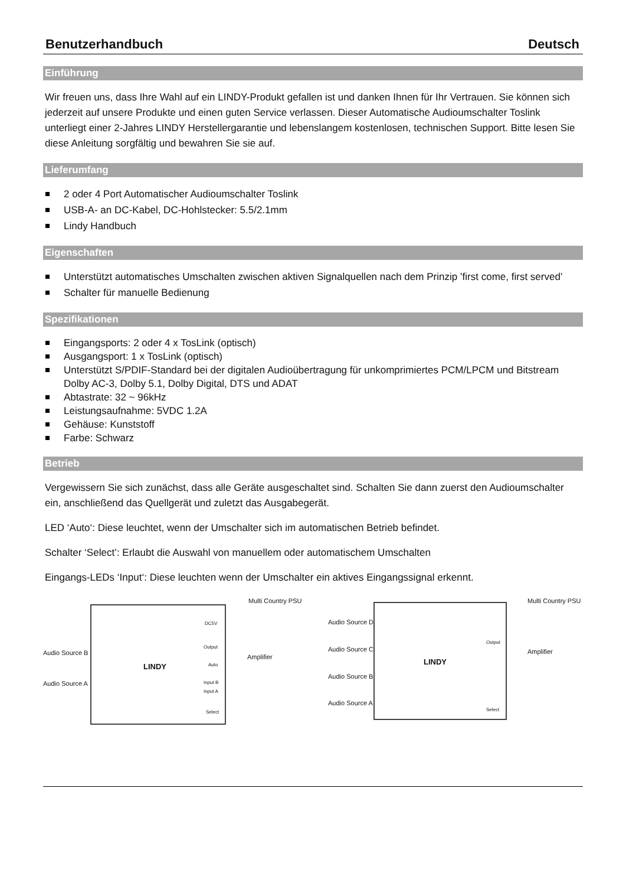Benutzerhandbuch Deutsch
Einführung
Wir freuen uns, dass Ihre Wahl auf ein LINDY-Produkt gefallen ist und danken Ihnen für Ihr Vertrauen. Sie können sich jederzeit auf unsere Produkte und einen guten Service verlassen. Dieser Automatische Audioumschalter Toslink unterliegt einer 2-Jahres LINDY Herstellergarantie und lebenslangem kostenlosen, technischen Support. Bitte lesen Sie diese Anleitung sorgfältig und bewahren Sie sie auf.
Lieferumfang
2 oder 4 Port Automatischer Audioumschalter Toslink
USB-A- an DC-Kabel, DC-Hohlstecker: 5.5/2.1mm
Lindy Handbuch
Eigenschaften
Unterstützt automatisches Umschalten zwischen aktiven Signalquellen nach dem Prinzip ’first come, first served’
Schalter für manuelle Bedienung
Spezifikationen
Eingangsports: 2 oder 4 x TosLink (optisch)
Ausgangsport: 1 x TosLink (optisch)
Unterstützt S/PDIF-Standard bei der digitalen Audioübertragung für unkomprimiertes PCM/LPCM und Bitstream Dolby AC-3, Dolby 5.1, Dolby Digital, DTS und ADAT
Abtastrate: 32 ~ 96kHz
Leistungsaufnahme: 5VDC 1.2A
Gehäuse: Kunststoff
Farbe: Schwarz
Betrieb
Vergewissern Sie sich zunächst, dass alle Geräte ausgeschaltet sind. Schalten Sie dann zuerst den Audioumschalter ein, anschließend das Quellgerät und zuletzt das Ausgabegerät.
LED ‘Auto‘: Diese leuchtet, wenn der Umschalter sich im automatischen Betrieb befindet.
Schalter ‘Select’: Erlaubt die Auswahl von manuellem oder automatischem Umschalten
Eingangs-LEDs ‘Input‘: Diese leuchten wenn der Umschalter ein aktives Eingangssignal erkennt.
Multi Country PSU
Audio Source B
Audio Source A
LINDY
DC5V
Output
Amplifier
Auto
Input B
Input A
Select
Multi Country PSU
Audio Source D
Audio Source C
Audio Source B
Audio Source A
LINDY
Amplifier
Output
Select